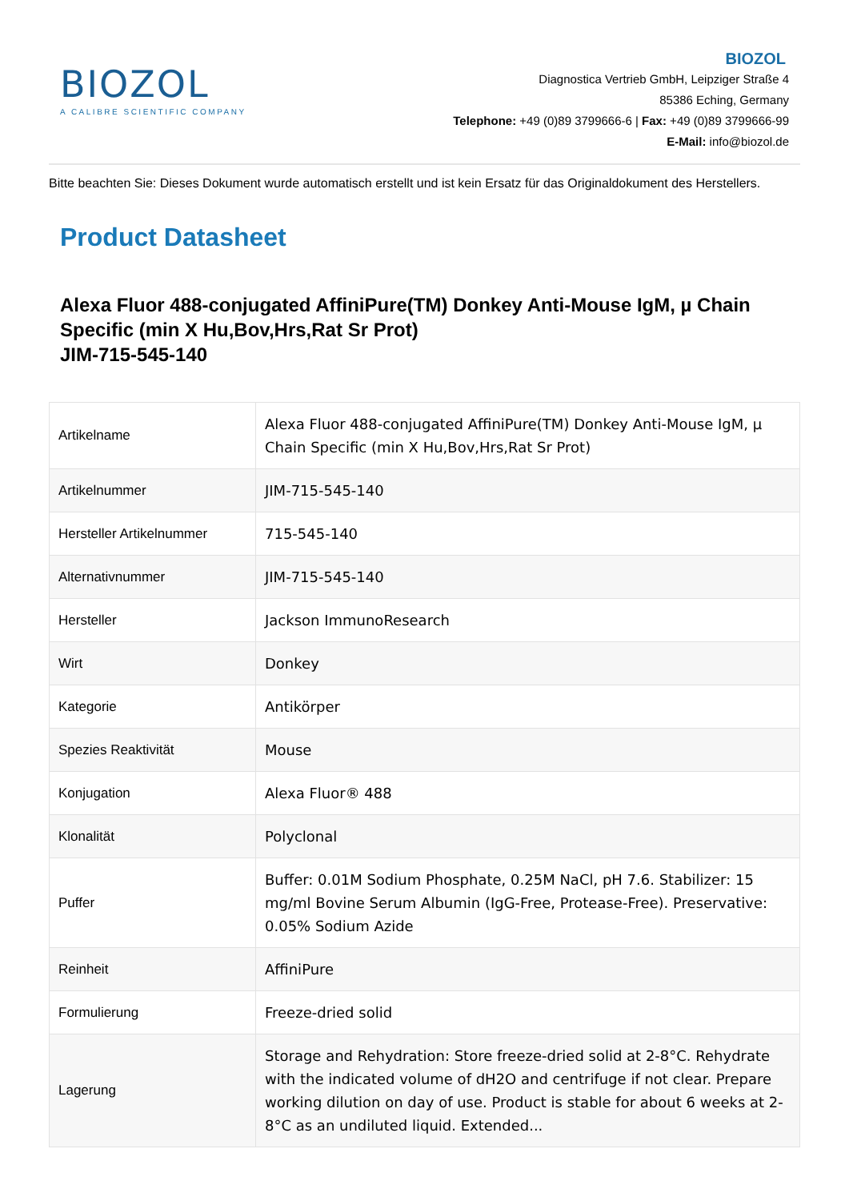BIOZOL
A CALIBRE SCIENTIFIC COMPANY
BIOZOL
Diagnostica Vertrieb GmbH, Leipziger Straße 4
85386 Eching, Germany
Telephone: +49 (0)89 3799666-6 | Fax: +49 (0)89 3799666-99
E-Mail: info@biozol.de
Bitte beachten Sie: Dieses Dokument wurde automatisch erstellt und ist kein Ersatz für das Originaldokument des Herstellers.
Product Datasheet
Alexa Fluor 488-conjugated AffiniPure(TM) Donkey Anti-Mouse IgM, µ Chain Specific (min X Hu,Bov,Hrs,Rat Sr Prot)
JIM-715-545-140
| Artikelname | Alexa Fluor 488-conjugated AffiniPure(TM) Donkey Anti-Mouse IgM, µ Chain Specific (min X Hu,Bov,Hrs,Rat Sr Prot) |
| Artikelnummer | JIM-715-545-140 |
| Hersteller Artikelnummer | 715-545-140 |
| Alternativnummer | JIM-715-545-140 |
| Hersteller | Jackson ImmunoResearch |
| Wirt | Donkey |
| Kategorie | Antikörper |
| Spezies Reaktivität | Mouse |
| Konjugation | Alexa Fluor® 488 |
| Klonalität | Polyclonal |
| Puffer | Buffer: 0.01M Sodium Phosphate, 0.25M NaCl, pH 7.6. Stabilizer: 15 mg/ml Bovine Serum Albumin (IgG-Free, Protease-Free). Preservative: 0.05% Sodium Azide |
| Reinheit | AffiniPure |
| Formulierung | Freeze-dried solid |
| Lagerung | Storage and Rehydration: Store freeze-dried solid at 2-8°C. Rehydrate with the indicated volume of dH2O and centrifuge if not clear. Prepare working dilution on day of use. Product is stable for about 6 weeks at 2-8°C as an undiluted liquid. Extended... |